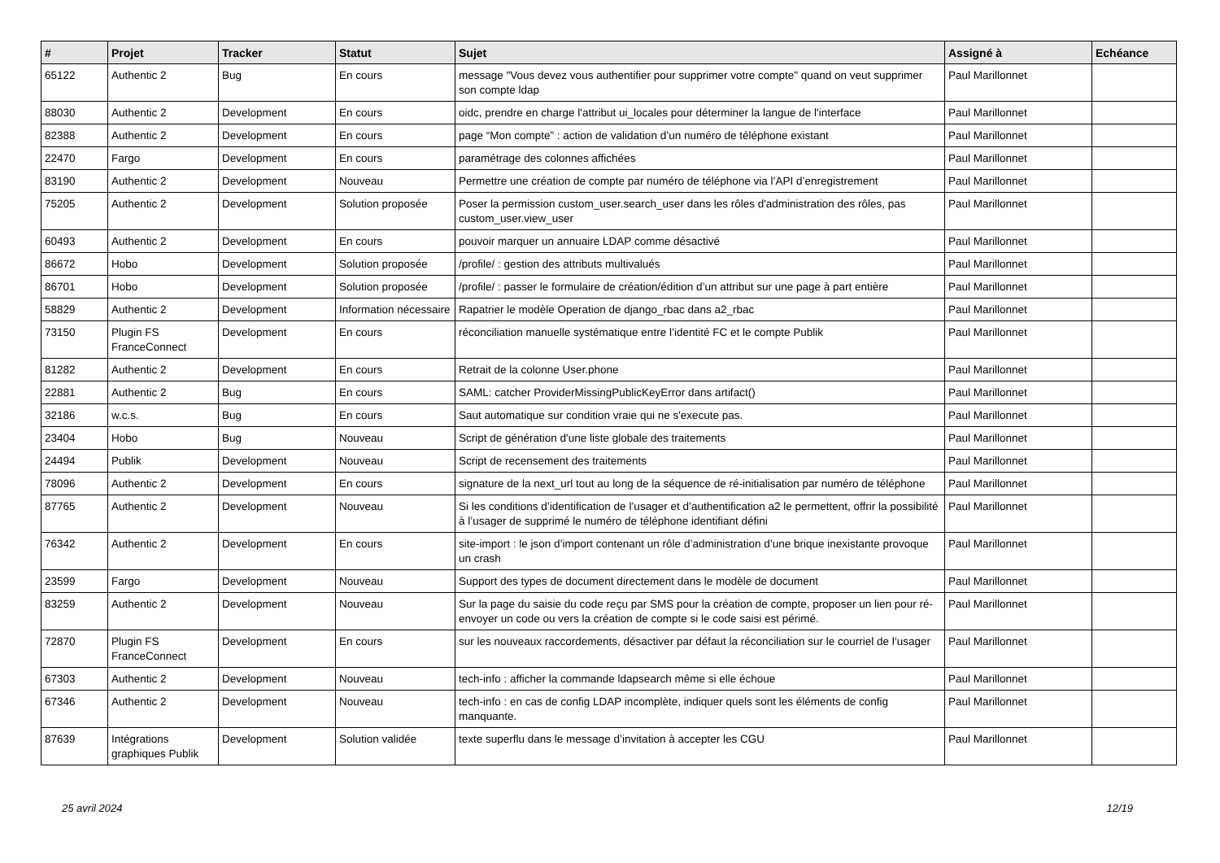| # | Projet | Tracker | Statut | Sujet | Assigné à | Echéance |
| --- | --- | --- | --- | --- | --- | --- |
| 65122 | Authentic 2 | Bug | En cours | message "Vous devez vous authentifier pour supprimer votre compte" quand on veut supprimer son compte ldap | Paul Marillonnet | |
| 88030 | Authentic 2 | Development | En cours | oidc, prendre en charge l'attribut ui_locales pour déterminer la langue de l'interface | Paul Marillonnet | |
| 82388 | Authentic 2 | Development | En cours | page “Mon compte” : action de validation d’un numéro de téléphone existant | Paul Marillonnet | |
| 22470 | Fargo | Development | En cours | paramétrage des colonnes affichées | Paul Marillonnet | |
| 83190 | Authentic 2 | Development | Nouveau | Permettre une création de compte par numéro de téléphone via l’API d’enregistrement | Paul Marillonnet | |
| 75205 | Authentic 2 | Development | Solution proposée | Poser la permission custom_user.search_user dans les rôles d'administration des rôles, pas custom_user.view_user | Paul Marillonnet | |
| 60493 | Authentic 2 | Development | En cours | pouvoir marquer un annuaire LDAP comme désactivé | Paul Marillonnet | |
| 86672 | Hobo | Development | Solution proposée | /profile/ : gestion des attributs multivalués | Paul Marillonnet | |
| 86701 | Hobo | Development | Solution proposée | /profile/ : passer le formulaire de création/édition d’un attribut sur une page à part entière | Paul Marillonnet | |
| 58829 | Authentic 2 | Development | Information nécessaire | Rapatrier le modèle Operation de django_rbac dans a2_rbac | Paul Marillonnet | |
| 73150 | Plugin FS FranceConnect | Development | En cours | réconciliation manuelle systématique entre l’identité FC et le compte Publik | Paul Marillonnet | |
| 81282 | Authentic 2 | Development | En cours | Retrait de la colonne User.phone | Paul Marillonnet | |
| 22881 | Authentic 2 | Bug | En cours | SAML: catcher ProviderMissingPublicKeyError dans artifact() | Paul Marillonnet | |
| 32186 | w.c.s. | Bug | En cours | Saut automatique sur condition vraie qui ne s'execute pas. | Paul Marillonnet | |
| 23404 | Hobo | Bug | Nouveau | Script de génération d'une liste globale des traitements | Paul Marillonnet | |
| 24494 | Publik | Development | Nouveau | Script de recensement des traitements | Paul Marillonnet | |
| 78096 | Authentic 2 | Development | En cours | signature de la next_url tout au long de la séquence de ré-initialisation par numéro de téléphone | Paul Marillonnet | |
| 87765 | Authentic 2 | Development | Nouveau | Si les conditions d’identification de l’usager et d’authentification a2 le permettent, offrir la possibilité à l’usager de supprimé le numéro de téléphone identifiant défini | Paul Marillonnet | |
| 76342 | Authentic 2 | Development | En cours | site-import : le json d’import contenant un rôle d’administration d’une brique inexistante provoque un crash | Paul Marillonnet | |
| 23599 | Fargo | Development | Nouveau | Support des types de document directement dans le modèle de document | Paul Marillonnet | |
| 83259 | Authentic 2 | Development | Nouveau | Sur la page du saisie du code reçu par SMS pour la création de compte, proposer un lien pour ré-envoyer un code ou vers la création de compte si le code saisi est périmé. | Paul Marillonnet | |
| 72870 | Plugin FS FranceConnect | Development | En cours | sur les nouveaux raccordements, désactiver par défaut la réconciliation sur le courriel de l’usager | Paul Marillonnet | |
| 67303 | Authentic 2 | Development | Nouveau | tech-info : afficher la commande ldapsearch même si elle échoue | Paul Marillonnet | |
| 67346 | Authentic 2 | Development | Nouveau | tech-info : en cas de config LDAP incomplète, indiquer quels sont les éléments de config manquante. | Paul Marillonnet | |
| 87639 | Intégrations graphiques Publik | Development | Solution validée | texte superflu dans le message d’invitation à accepter les CGU | Paul Marillonnet | |
25 avril 2024 12/19